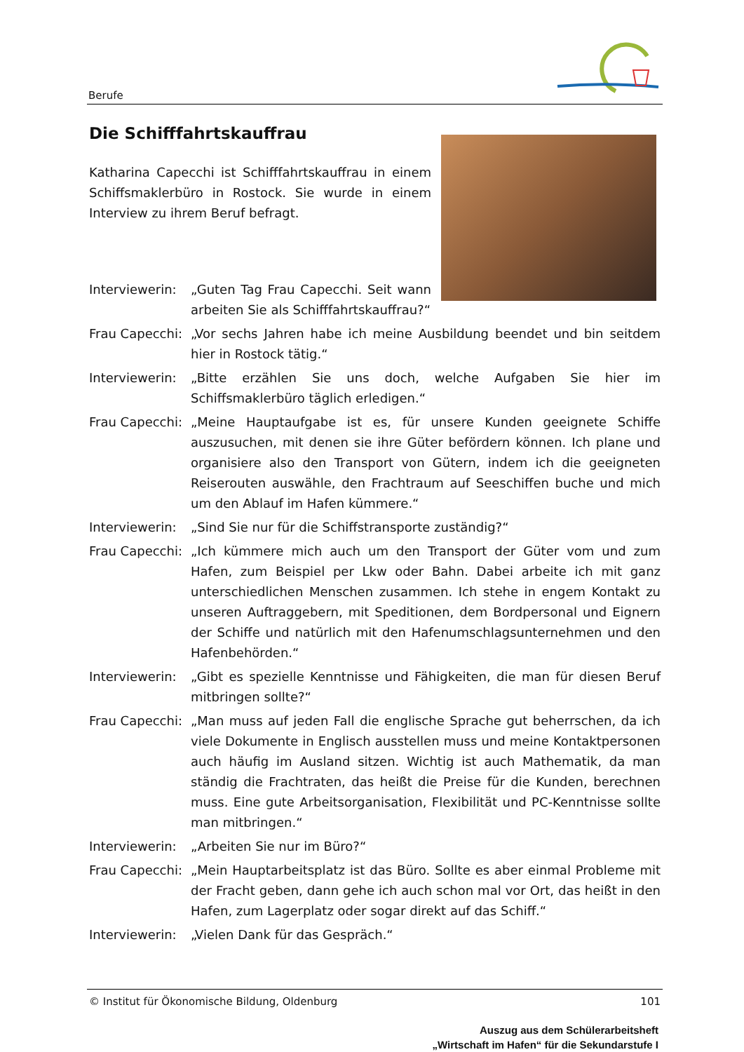Berufe
Die Schifffahrtskauffrau
Katharina Capecchi ist Schifffahrtskauffrau in einem Schiffsmaklerbüro in Rostock. Sie wurde in einem Interview zu ihrem Beruf befragt.
Interviewerin:
„Guten Tag Frau Capecchi. Seit wann arbeiten Sie als Schifffahrtskauffrau?“
Frau Capecchi:
„Vor sechs Jahren habe ich meine Ausbildung beendet und bin seitdem hier in Rostock tätig.“
Interviewerin:
„Bitte erzählen Sie uns doch, welche Aufgaben Sie hier im Schiffsmaklerbüro täglich erledigen.“
Frau Capecchi:
„Meine Hauptaufgabe ist es, für unsere Kunden geeignete Schiffe auszusuchen, mit denen sie ihre Güter befördern können. Ich plane und organisiere also den Transport von Gütern, indem ich die geeigneten Reiserouten auswähle, den Frachtraum auf Seeschiffen buche und mich um den Ablauf im Hafen kümmere.“
Interviewerin:
„Sind Sie nur für die Schiffstransporte zuständig?“
Frau Capecchi:
„Ich kümmere mich auch um den Transport der Güter vom und zum Hafen, zum Beispiel per Lkw oder Bahn. Dabei arbeite ich mit ganz unterschiedlichen Menschen zusammen. Ich stehe in engem Kontakt zu unseren Auftraggebern, mit Speditionen, dem Bordpersonal und Eignern der Schiffe und natürlich mit den Hafenumschlagsunternehmen und den Hafenbehörden.“
Interviewerin:
„Gibt es spezielle Kenntnisse und Fähigkeiten, die man für diesen Beruf mitbringen sollte?“
Frau Capecchi:
„Man muss auf jeden Fall die englische Sprache gut beherrschen, da ich viele Dokumente in Englisch ausstellen muss und meine Kontaktpersonen auch häufig im Ausland sitzen. Wichtig ist auch Mathematik, da man ständig die Frachtraten, das heißt die Preise für die Kunden, berechnen muss. Eine gute Arbeitsorganisation, Flexibilität und PC-Kenntnisse sollte man mitbringen.“
Interviewerin:
„Arbeiten Sie nur im Büro?“
Frau Capecchi:
„Mein Hauptarbeitsplatz ist das Büro. Sollte es aber einmal Probleme mit der Fracht geben, dann gehe ich auch schon mal vor Ort, das heißt in den Hafen, zum Lagerplatz oder sogar direkt auf das Schiff.“
Interviewerin:
„Vielen Dank für das Gespräch.“
© Institut für Ökonomische Bildung, Oldenburg 101
Auszug aus dem Schülerarbeitsheft
„Wirtschaft im Hafen“ für die Sekundarstufe I